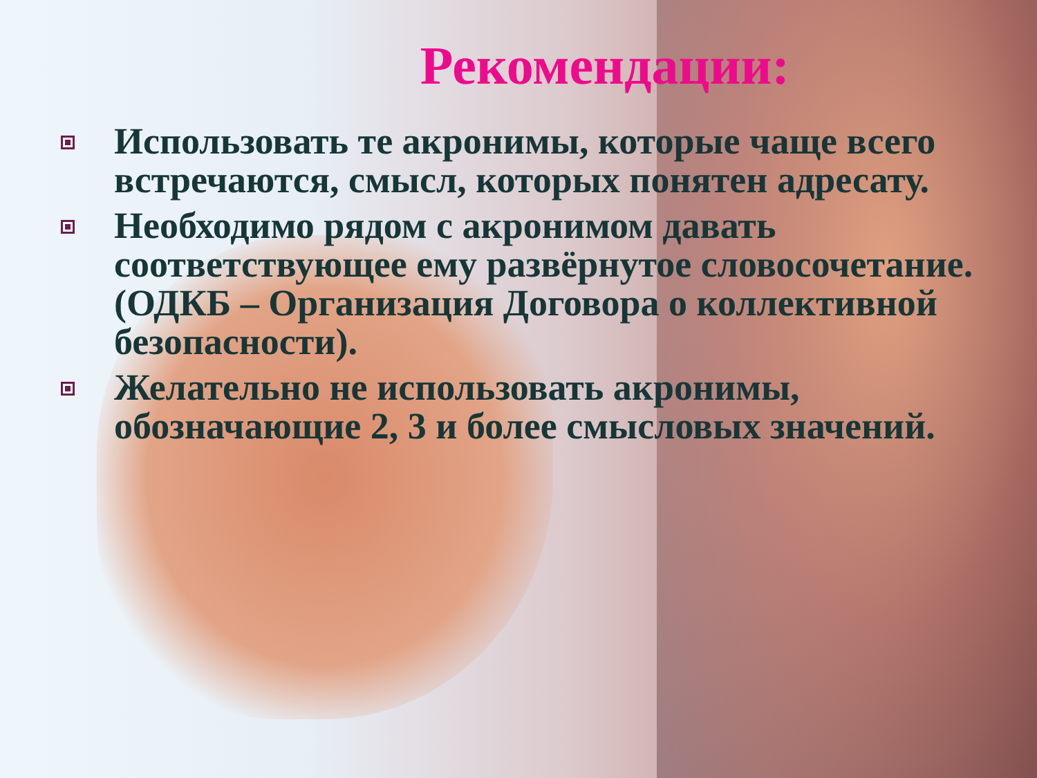Рекомендации:
Использовать те акронимы, которые чаще всего встречаются, смысл, которых понятен адресату.
Необходимо рядом с акронимом давать соответствующее ему развёрнутое словосочетание. (ОДКБ – Организация Договора о коллективной безопасности).
Желательно не использовать акронимы, обозначающие 2, 3 и более смысловых значений.